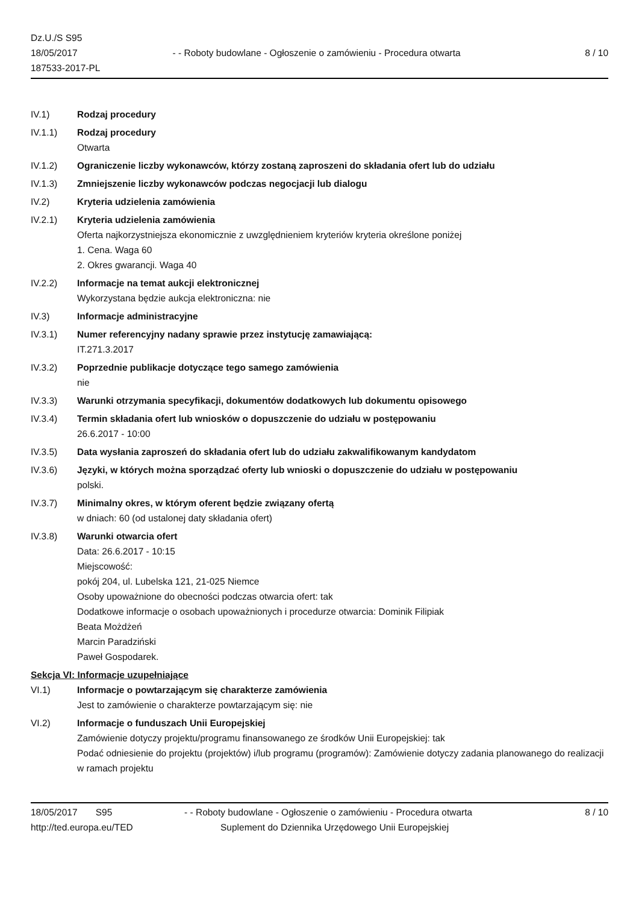Dz.U./S S95
18/05/2017
187533-2017-PL
- - Roboty budowlane - Ogłoszenie o zamówieniu - Procedura otwarta
8 / 10
IV.1) Rodzaj procedury
IV.1.1) Rodzaj procedury
Otwarta
IV.1.2) Ograniczenie liczby wykonawców, którzy zostaną zaproszeni do składania ofert lub do udziału
IV.1.3) Zmniejszenie liczby wykonawców podczas negocjacji lub dialogu
IV.2) Kryteria udzielenia zamówienia
IV.2.1) Kryteria udzielenia zamówienia
Oferta najkorzystniejsza ekonomicznie z uwzględnieniem kryteriów kryteria określone poniżej
1. Cena. Waga 60
2. Okres gwarancji. Waga 40
IV.2.2) Informacje na temat aukcji elektronicznej
Wykorzystana będzie aukcja elektroniczna: nie
IV.3) Informacje administracyjne
IV.3.1) Numer referencyjny nadany sprawie przez instytucję zamawiającą:
IT.271.3.2017
IV.3.2) Poprzednie publikacje dotyczące tego samego zamówienia
nie
IV.3.3) Warunki otrzymania specyfikacji, dokumentów dodatkowych lub dokumentu opisowego
IV.3.4) Termin składania ofert lub wniosków o dopuszczenie do udziału w postępowaniu
26.6.2017 - 10:00
IV.3.5) Data wysłania zaproszeń do składania ofert lub do udziału zakwalifikowanym kandydatom
IV.3.6) Języki, w których można sporządzać oferty lub wnioski o dopuszczenie do udziału w postępowaniu
polski.
IV.3.7) Minimalny okres, w którym oferent będzie związany ofertą
w dniach: 60 (od ustalonej daty składania ofert)
IV.3.8) Warunki otwarcia ofert
Data: 26.6.2017 - 10:15
Miejscowość:
pokój 204, ul. Lubelska 121, 21-025 Niemce
Osoby upoważnione do obecności podczas otwarcia ofert: tak
Dodatkowe informacje o osobach upoważnionych i procedurze otwarcia: Dominik Filipiak
Beata Możdżeń
Marcin Paradziński
Paweł Gospodarek.
Sekcja VI: Informacje uzupełniające
VI.1) Informacje o powtarzającym się charakterze zamówienia
Jest to zamówienie o charakterze powtarzającym się: nie
VI.2) Informacje o funduszach Unii Europejskiej
Zamówienie dotyczy projektu/programu finansowanego ze środków Unii Europejskiej: tak
Podać odniesienie do projektu (projektów) i/lub programu (programów): Zamówienie dotyczy zadania planowanego do realizacji w ramach projektu
18/05/2017 S95 - - Roboty budowlane - Ogłoszenie o zamówieniu - Procedura otwarta
8 / 10
http://ted.europa.eu/TED Suplement do Dziennika Urzędowego Unii Europejskiej